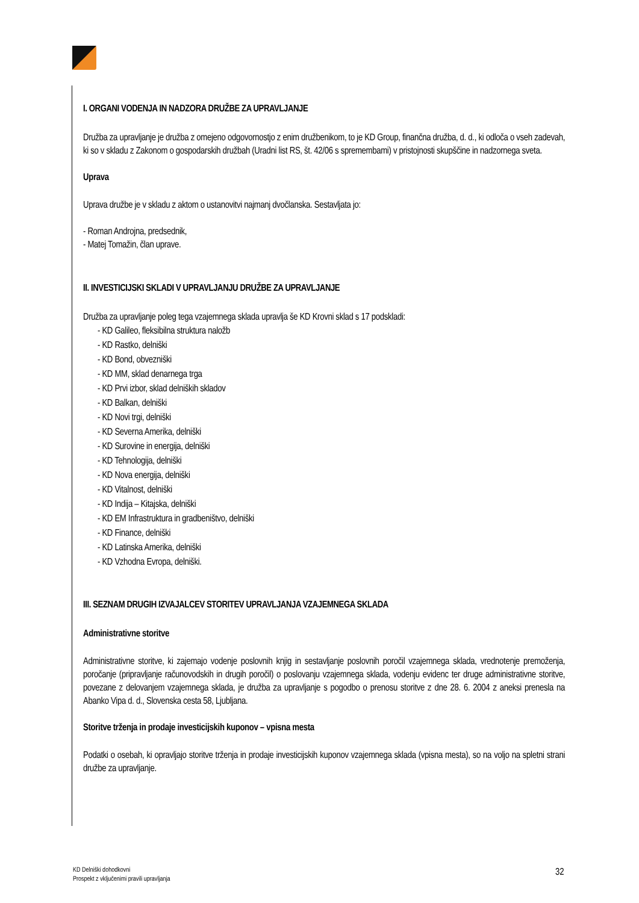I. ORGANI VODENJA IN NADZORA DRUŽBE ZA UPRAVLJANJE
Družba za upravljanje je družba z omejeno odgovornostjo z enim družbenikom, to je KD Group, finančna družba, d. d., ki odloča o vseh zadevah, ki so v skladu z Zakonom o gospodarskih družbah (Uradni list RS, št. 42/06 s spremembami) v pristojnosti skupščine in nadzornega sveta.
Uprava
Uprava družbe je v skladu z aktom o ustanovitvi najmanj dvočlanska. Sestavljata jo:
- Roman Androjna, predsednik,
- Matej Tomažin, član uprave.
II. INVESTICIJSKI SKLADI V UPRAVLJANJU DRUŽBE ZA UPRAVLJANJE
Družba za upravljanje poleg tega vzajemnega sklada upravlja še KD Krovni sklad s 17 podskladi:
- KD Galileo, fleksibilna struktura naložb
- KD Rastko, delniški
- KD Bond, obvezniški
- KD MM, sklad denarnega trga
- KD Prvi izbor, sklad delniških skladov
- KD Balkan, delniški
- KD Novi trgi, delniški
- KD Severna Amerika, delniški
- KD Surovine in energija, delniški
- KD Tehnologija, delniški
- KD Nova energija, delniški
- KD Vitalnost, delniški
- KD Indija – Kitajska, delniški
- KD EM Infrastruktura in gradbeništvo, delniški
- KD Finance, delniški
- KD Latinska Amerika, delniški
- KD Vzhodna Evropa, delniški.
III. SEZNAM DRUGIH IZVAJALCEV STORITEV UPRAVLJANJA VZAJEMNEGA SKLADA
Administrativne storitve
Administrativne storitve, ki zajemajo vodenje poslovnih knjig in sestavljanje poslovnih poročil vzajemnega sklada, vrednotenje premoženja, poročanje (pripravljanje računovodskih in drugih poročil) o poslovanju vzajemnega sklada, vodenju evidenc ter druge administrativne storitve, povezane z delovanjem vzajemnega sklada, je družba za upravljanje s pogodbo o prenosu storitve z dne 28. 6. 2004 z aneksi prenesla na Abanko Vipa d. d., Slovenska cesta 58, Ljubljana.
Storitve trženja in prodaje investicijskih kuponov – vpisna mesta
Podatki o osebah, ki opravljajo storitve trženja in prodaje investicijskih kuponov vzajemnega sklada (vpisna mesta), so na voljo na spletni strani družbe za upravljanje.
KD Delniški dohodkovni
Prospekt z vključenimi pravili upravljanja
32